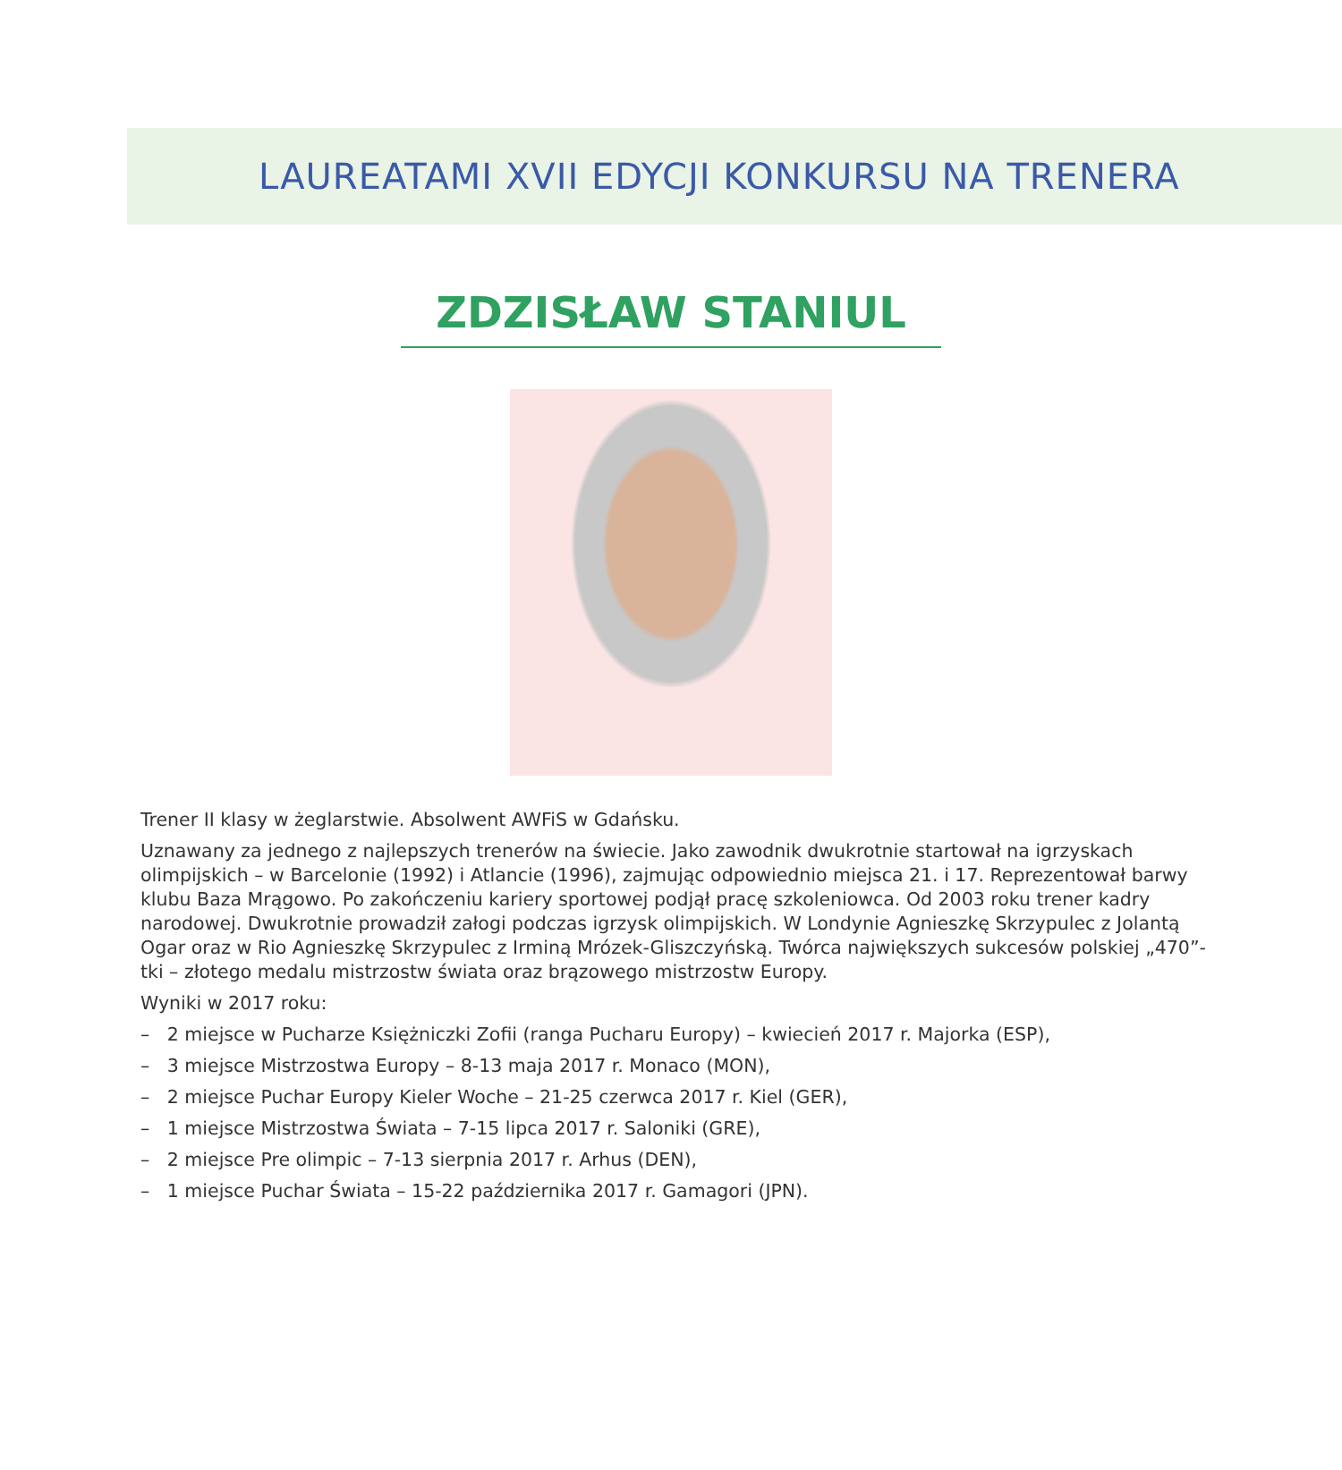LAUREATAMI XVII EDYCJI KONKURSU NA TRENERA
ZDZISŁAW STANIUL
Trener II klasy w żeglarstwie. Absolwent AWFiS w Gdańsku.
Uznawany za jednego z najlepszych trenerów na świecie. Jako zawodnik dwukrotnie startował na igrzyskach olimpijskich – w Barcelonie (1992) i Atlancie (1996), zajmując odpowiednio miejsca 21. i 17. Reprezentował barwy klubu Baza Mrągowo. Po zakończeniu kariery sportowej podjął pracę szkoleniowca. Od 2003 roku trener kadry narodowej. Dwukrotnie prowadził załogi podczas igrzysk olimpijskich. W Londynie Agnieszkę Skrzypulec z Jolantą Ogar oraz w Rio Agnieszkę Skrzypulec z Irminą Mrózek-Gliszczyńską. Twórca największych sukcesów polskiej „470”-tki – złotego medalu mistrzostw świata oraz brązowego mistrzostw Europy.
Wyniki w 2017 roku:
– 2 miejsce w Pucharze Księżniczki Zofii (ranga Pucharu Europy) – kwiecień 2017 r. Majorka (ESP),
– 3 miejsce Mistrzostwa Europy – 8-13 maja 2017 r. Monaco (MON),
– 2 miejsce Puchar Europy Kieler Woche – 21-25 czerwca 2017 r. Kiel (GER),
– 1 miejsce Mistrzostwa Świata – 7-15 lipca 2017 r. Saloniki (GRE),
– 2 miejsce Pre olimpic – 7-13 sierpnia 2017 r. Arhus (DEN),
– 1 miejsce Puchar Świata – 15-22 października 2017 r. Gamagori (JPN).